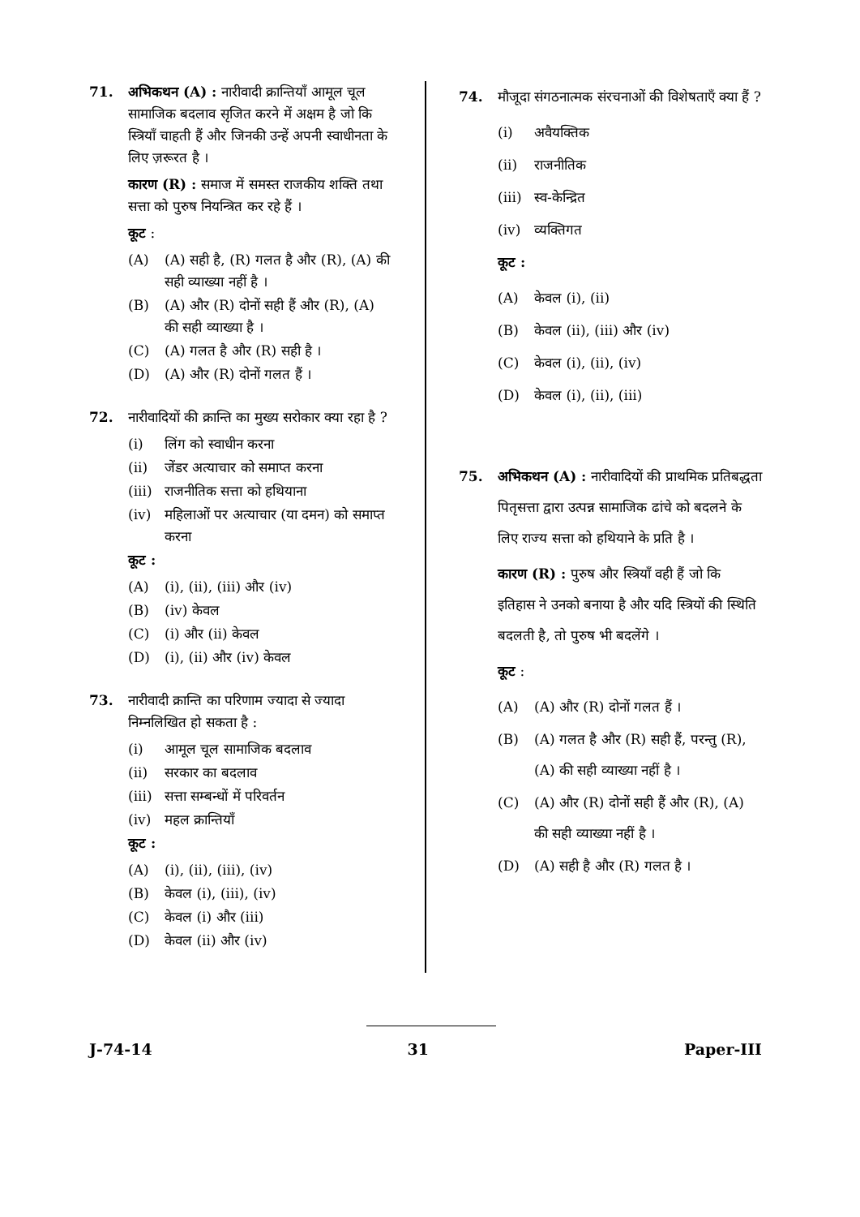71. अभिकथन (A) : नारीवादी क्रान्तियाँ आमूल चूल सामाजिक बदलाव सृजित करने में अक्षम है जो कि स्त्रियाँ चाहती हैं और जिनकी उन्हें अपनी स्वाधीनता के लिए ज़रूरत है ।
कारण (R) : समाज में समस्त राजकीय शक्ति तथा सत्ता को पुरुष नियन्त्रित कर रहे हैं ।
कूट :
(A) (A) सही है, (R) गलत है और (R), (A) की सही व्याख्या नहीं है ।
(B) (A) और (R) दोनों सही हैं और (R), (A) की सही व्याख्या है ।
(C) (A) गलत है और (R) सही है ।
(D) (A) और (R) दोनों गलत हैं ।
72. नारीवादियों की क्रान्ति का मुख्य सरोकार क्या रहा है ?
(i) लिंग को स्वाधीन करना
(ii) जेंडर अत्याचार को समाप्त करना
(iii) राजनीतिक सत्ता को हथियाना
(iv) महिलाओं पर अत्याचार (या दमन) को समाप्त करना
कूट :
(A) (i), (ii), (iii) और (iv)
(B) (iv) केवल
(C) (i) और (ii) केवल
(D) (i), (ii) और (iv) केवल
73. नारीवादी क्रान्ति का परिणाम ज्यादा से ज्यादा निम्नलिखित हो सकता है :
(i) आमूल चूल सामाजिक बदलाव
(ii) सरकार का बदलाव
(iii) सत्ता सम्बन्धों में परिवर्तन
(iv) महल क्रान्तियाँ
कूट :
(A) (i), (ii), (iii), (iv)
(B) केवल (i), (iii), (iv)
(C) केवल (i) और (iii)
(D) केवल (ii) और (iv)
74. मौजूदा संगठनात्मक संरचनाओं की विशेषताएँ क्या हैं ?
(i) अवैयक्तिक
(ii) राजनीतिक
(iii) स्व-केन्द्रित
(iv) व्यक्तिगत
कूट :
(A) केवल (i), (ii)
(B) केवल (ii), (iii) और (iv)
(C) केवल (i), (ii), (iv)
(D) केवल (i), (ii), (iii)
75. अभिकथन (A) : नारीवादियों की प्राथमिक प्रतिबद्धता पितृसत्ता द्वारा उत्पन्न सामाजिक ढांचे को बदलने के लिए राज्य सत्ता को हथियाने के प्रति है ।
कारण (R) : पुरुष और स्त्रियाँ वही हैं जो कि इतिहास ने उनको बनाया है और यदि स्त्रियों की स्थिति बदलती है, तो पुरुष भी बदलेंगे ।
कूट :
(A) (A) और (R) दोनों गलत हैं ।
(B) (A) गलत है और (R) सही हैं, परन्तु (R), (A) की सही व्याख्या नहीं है ।
(C) (A) और (R) दोनों सही हैं और (R), (A) की सही व्याख्या नहीं है ।
(D) (A) सही है और (R) गलत है ।
J-74-14 31 Paper-III